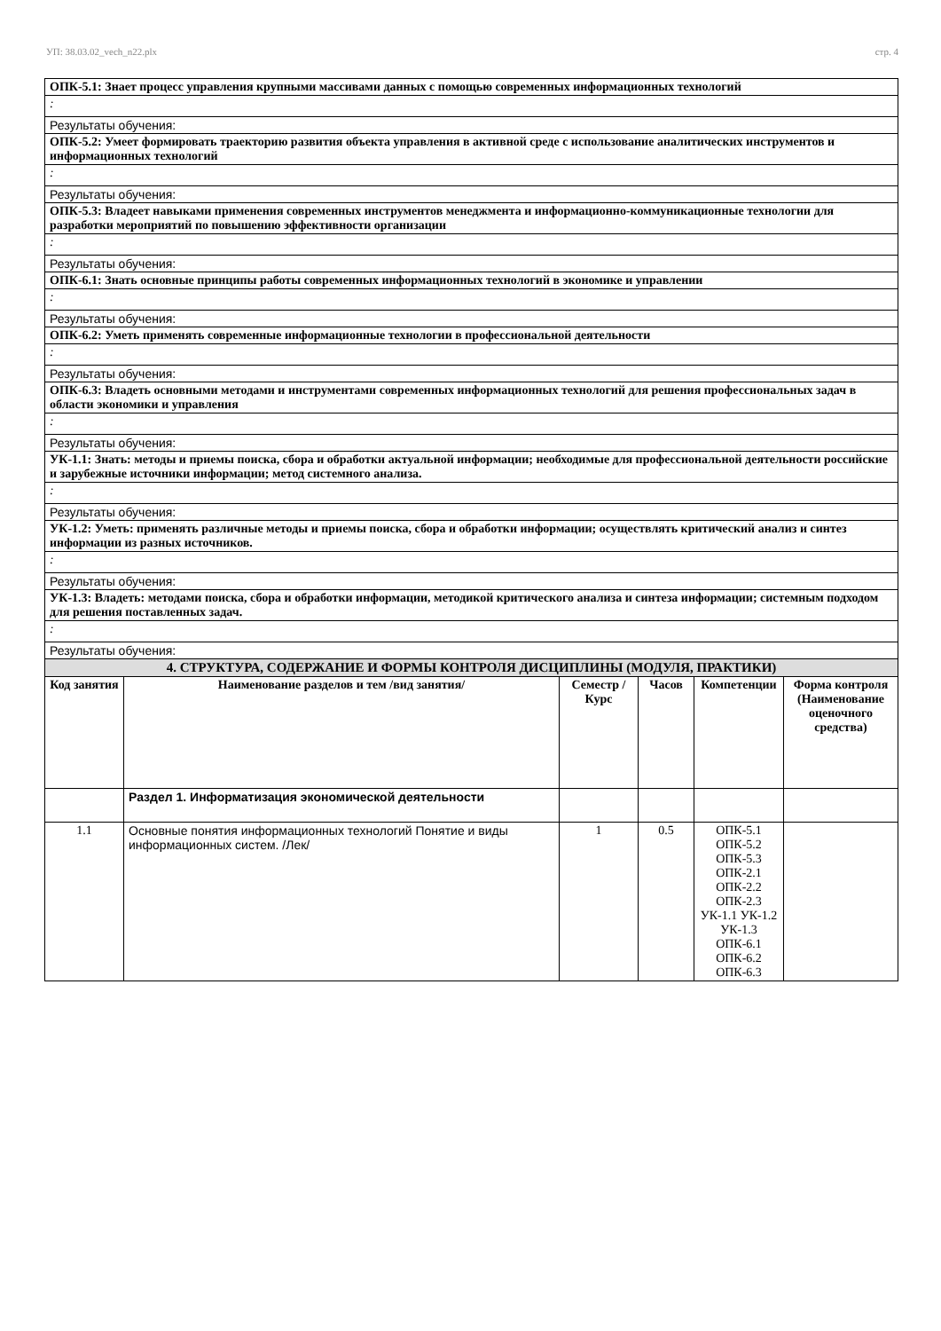УП: 38.03.02_vech_n22.plx стр. 4
| ОПК-5.1: Знает процесс управления крупными массивами данных с помощью современных информационных технологий | | | | | |
| : | | | | | |
| Результаты обучения: | | | | | |
| ОПК-5.2: Умеет формировать траекторию развития объекта управления в активной среде с использование аналитических инструментов и информационных технологий | | | | | |
| : | | | | | |
| Результаты обучения: | | | | | |
| ОПК-5.3: Владеет навыками применения современных инструментов менеджмента и информационно-коммуникационные технологии для разработки мероприятий по повышению эффективности организации | | | | | |
| : | | | | | |
| Результаты обучения: | | | | | |
| ОПК-6.1: Знать основные принципы работы современных информационных технологий в экономике и управлении | | | | | |
| : | | | | | |
| Результаты обучения: | | | | | |
| ОПК-6.2: Уметь применять современные информационные технологии в профессиональной деятельности | | | | | |
| : | | | | | |
| Результаты обучения: | | | | | |
| ОПК-6.3: Владеть основными методами и инструментами современных информационных технологий для решения профессиональных задач в области экономики и управления | | | | | |
| : | | | | | |
| Результаты обучения: | | | | | |
| УК-1.1: Знать: методы и приемы поиска, сбора и обработки актуальной информации; необходимые для профессиональной деятельности российские и зарубежные источники информации; метод системного анализа. | | | | | |
| : | | | | | |
| Результаты обучения: | | | | | |
| УК-1.2: Уметь: применять различные методы и приемы поиска, сбора и обработки информации; осуществлять критический анализ и синтез информации из разных источников. | | | | | |
| : | | | | | |
| Результаты обучения: | | | | | |
| УК-1.3: Владеть: методами поиска, сбора и обработки информации, методикой критического анализа и синтеза информации; системным подходом для решения поставленных задач. | | | | | |
| : | | | | | |
| Результаты обучения: | | | | | |
| 4. СТРУКТУРА, СОДЕРЖАНИЕ И ФОРМЫ КОНТРОЛЯ ДИСЦИПЛИНЫ (МОДУЛЯ, ПРАКТИКИ) | | | | | |
| Код занятия | Наименование разделов и тем /вид занятия/ | Семестр / Курс | Часов | Компетенции | Форма контроля (Наименование оценочного средства) |
| | Раздел 1. Информатизация экономической деятельности | | | | |
| 1.1 | Основные понятия информационных технологий Понятие и виды информационных систем. /Лек/ | 1 | 0.5 | ОПК-5.1 ОПК-5.2 ОПК-5.3 ОПК-2.1 ОПК-2.2 ОПК-2.3 УК-1.1 УК-1.2 УК-1.3 ОПК-6.1 ОПК-6.2 ОПК-6.3 | |